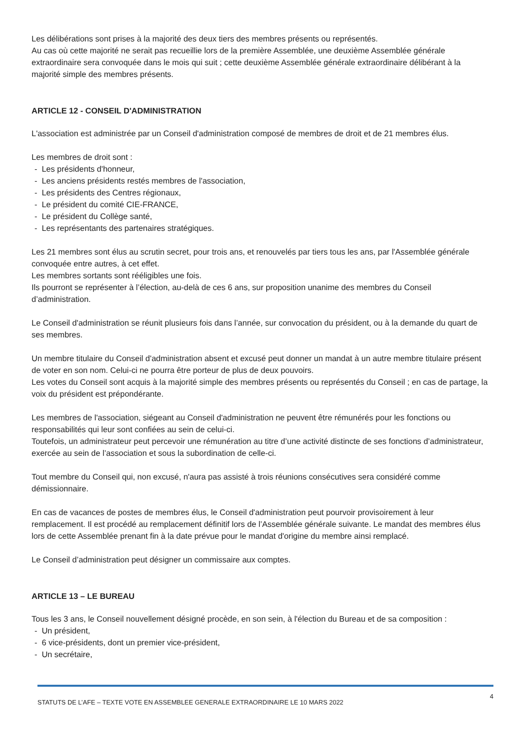Les délibérations sont prises à la majorité des deux tiers des membres présents ou représentés.
Au cas où cette majorité ne serait pas recueillie lors de la première Assemblée, une deuxième Assemblée générale extraordinaire sera convoquée dans le mois qui suit ; cette deuxième Assemblée générale extraordinaire délibérant à la majorité simple des membres présents.
ARTICLE 12 - CONSEIL D'ADMINISTRATION
L'association est administrée par un Conseil d'administration composé de membres de droit et de 21 membres élus.
Les membres de droit sont :
- Les présidents d'honneur,
- Les anciens présidents restés membres de l'association,
- Les présidents des Centres régionaux,
- Le président du comité CIE-FRANCE,
- Le président du Collège santé,
- Les représentants des partenaires stratégiques.
Les 21 membres sont élus au scrutin secret, pour trois ans, et renouvelés par tiers tous les ans, par l'Assemblée générale convoquée entre autres, à cet effet.
Les membres sortants sont rééligibles une fois.
Ils pourront se représenter à l’élection, au-delà de ces 6 ans, sur proposition unanime des membres du Conseil d’administration.
Le Conseil d'administration se réunit plusieurs fois dans l’année, sur convocation du président, ou à la demande du quart de ses membres.
Un membre titulaire du Conseil d'administration absent et excusé peut donner un mandat à un autre membre titulaire présent de voter en son nom. Celui-ci ne pourra être porteur de plus de deux pouvoirs.
Les votes du Conseil sont acquis à la majorité simple des membres présents ou représentés du Conseil ; en cas de partage, la voix du président est prépondérante.
Les membres de l'association, siégeant au Conseil d'administration ne peuvent être rémunérés pour les fonctions ou responsabilités qui leur sont confiées au sein de celui-ci.
Toutefois, un administrateur peut percevoir une rémunération au titre d’une activité distincte de ses fonctions d’administrateur, exercée au sein de l’association et sous la subordination de celle-ci.
Tout membre du Conseil qui, non excusé, n'aura pas assisté à trois réunions consécutives sera considéré comme démissionnaire.
En cas de vacances de postes de membres élus, le Conseil d'administration peut pourvoir provisoirement à leur remplacement. Il est procédé au remplacement définitif lors de l’Assemblée générale suivante. Le mandat des membres élus lors de cette Assemblée prenant fin à la date prévue pour le mandat d'origine du membre ainsi remplacé.
Le Conseil d’administration peut désigner un commissaire aux comptes.
ARTICLE 13 – LE BUREAU
Tous les 3 ans, le Conseil nouvellement désigné procède, en son sein, à l'élection du Bureau et de sa composition :
- Un président,
- 6 vice-présidents, dont un premier vice-président,
- Un secrétaire,
STATUTS DE L’AFE – TEXTE VOTE EN ASSEMBLEE GENERALE EXTRAORDINAIRE LE 10 MARS 2022 4